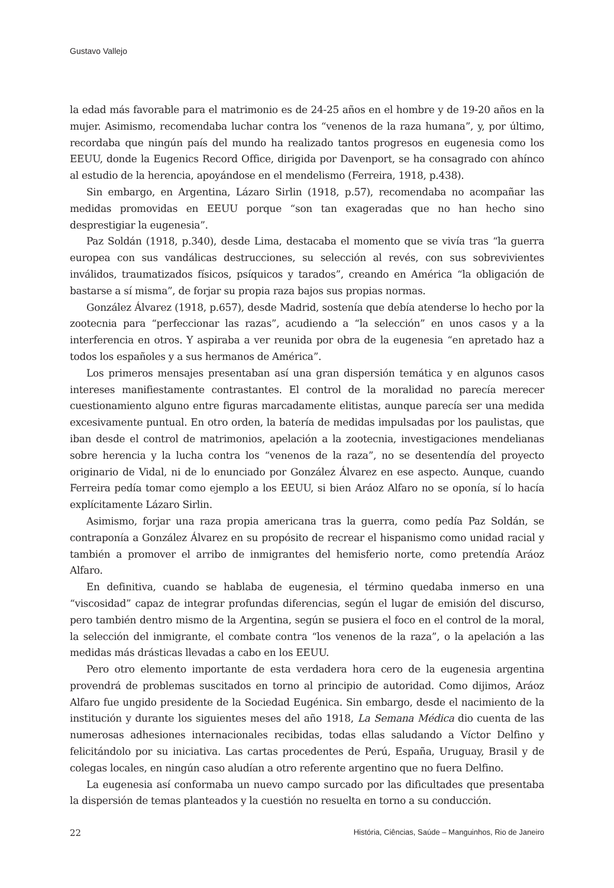Gustavo Vallejo
la edad más favorable para el matrimonio es de 24-25 años en el hombre y de 19-20 años en la mujer. Asimismo, recomendaba luchar contra los “venenos de la raza humana”, y, por último, recordaba que ningún país del mundo ha realizado tantos progresos en eugenesia como los EEUU, donde la Eugenics Record Office, dirigida por Davenport, se ha consagrado con ahínco al estudio de la herencia, apoyándose en el mendelismo (Ferreira, 1918, p.438).
Sin embargo, en Argentina, Lázaro Sirlin (1918, p.57), recomendaba no acompañar las medidas promovidas en EEUU porque “son tan exageradas que no han hecho sino desprestigiar la eugenesia”.
Paz Soldán (1918, p.340), desde Lima, destacaba el momento que se vivía tras “la guerra europea con sus vandálicas destrucciones, su selección al revés, con sus sobrevivientes inválidos, traumatizados físicos, psíquicos y tarados”, creando en América “la obligación de bastarse a sí misma”, de forjar su propia raza bajos sus propias normas.
González Álvarez (1918, p.657), desde Madrid, sostenía que debía atenderse lo hecho por la zootecnia para “perfeccionar las razas”, acudiendo a “la selección” en unos casos y a la interferencia en otros. Y aspiraba a ver reunida por obra de la eugenesia “en apretado haz a todos los españoles y a sus hermanos de América”.
Los primeros mensajes presentaban así una gran dispersión temática y en algunos casos intereses manifiestamente contrastantes. El control de la moralidad no parecía merecer cuestionamiento alguno entre figuras marcadamente elitistas, aunque parecía ser una medida excesivamente puntual. En otro orden, la batería de medidas impulsadas por los paulistas, que iban desde el control de matrimonios, apelación a la zootecnia, investigaciones mendelianas sobre herencia y la lucha contra los “venenos de la raza”, no se desentendía del proyecto originario de Vidal, ni de lo enunciado por González Álvarez en ese aspecto. Aunque, cuando Ferreira pedía tomar como ejemplo a los EEUU, si bien Aráoz Alfaro no se oponía, sí lo hacía explícitamente Lázaro Sirlin.
Asimismo, forjar una raza propia americana tras la guerra, como pedía Paz Soldán, se contraponía a González Álvarez en su propósito de recrear el hispanismo como unidad racial y también a promover el arribo de inmigrantes del hemisferio norte, como pretendía Aráoz Alfaro.
En definitiva, cuando se hablaba de eugenesia, el término quedaba inmerso en una “viscosidad” capaz de integrar profundas diferencias, según el lugar de emisión del discurso, pero también dentro mismo de la Argentina, según se pusiera el foco en el control de la moral, la selección del inmigrante, el combate contra “los venenos de la raza”, o la apelación a las medidas más drásticas llevadas a cabo en los EEUU.
Pero otro elemento importante de esta verdadera hora cero de la eugenesia argentina provendrá de problemas suscitados en torno al principio de autoridad. Como dijimos, Aráoz Alfaro fue ungido presidente de la Sociedad Eugénica. Sin embargo, desde el nacimiento de la institución y durante los siguientes meses del año 1918, La Semana Médica dio cuenta de las numerosas adhesiones internacionales recibidas, todas ellas saludando a Víctor Delfino y felicitándolo por su iniciativa. Las cartas procedentes de Perú, España, Uruguay, Brasil y de colegas locales, en ningún caso aludían a otro referente argentino que no fuera Delfino.
La eugenesia así conformaba un nuevo campo surcado por las dificultades que presentaba la dispersión de temas planteados y la cuestión no resuelta en torno a su conducción.
22 História, Ciências, Saúde – Manguinhos, Rio de Janeiro